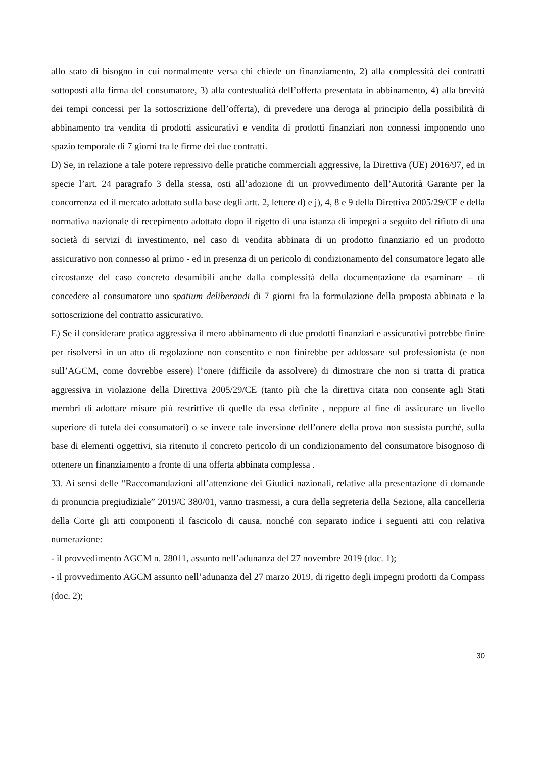allo stato di bisogno in cui normalmente versa chi chiede un finanziamento, 2) alla complessità dei contratti sottoposti alla firma del consumatore, 3) alla contestualità dell’offerta presentata in abbinamento, 4) alla brevità dei tempi concessi per la sottoscrizione dell’offerta), di prevedere una deroga al principio della possibilità di abbinamento tra vendita di prodotti assicurativi e vendita di prodotti finanziari non connessi imponendo uno spazio temporale di 7 giorni tra le firme dei due contratti.
D) Se, in relazione a tale potere repressivo delle pratiche commerciali aggressive, la Direttiva (UE) 2016/97, ed in specie l’art. 24 paragrafo 3 della stessa, osti all’adozione di un provvedimento dell’Autorità Garante per la concorrenza ed il mercato adottato sulla base degli artt. 2, lettere d) e j), 4, 8 e 9 della Direttiva 2005/29/CE e della normativa nazionale di recepimento adottato dopo il rigetto di una istanza di impegni a seguito del rifiuto di una società di servizi di investimento, nel caso di vendita abbinata di un prodotto finanziario ed un prodotto assicurativo non connesso al primo - ed in presenza di un pericolo di condizionamento del consumatore legato alle circostanze del caso concreto desumibili anche dalla complessità della documentazione da esaminare – di concedere al consumatore uno spatium deliberandi di 7 giorni fra la formulazione della proposta abbinata e la sottoscrizione del contratto assicurativo.
E) Se il considerare pratica aggressiva il mero abbinamento di due prodotti finanziari e assicurativi potrebbe finire per risolversi in un atto di regolazione non consentito e non finirebbe per addossare sul professionista (e non sull’AGCM, come dovrebbe essere) l’onere (difficile da assolvere) di dimostrare che non si tratta di pratica aggressiva in violazione della Direttiva 2005/29/CE (tanto più che la direttiva citata non consente agli Stati membri di adottare misure più restrittive di quelle da essa definite , neppure al fine di assicurare un livello superiore di tutela dei consumatori) o se invece tale inversione dell’onere della prova non sussista purché, sulla base di elementi oggettivi, sia ritenuto il concreto pericolo di un condizionamento del consumatore bisognoso di ottenere un finanziamento a fronte di una offerta abbinata complessa .
33. Ai sensi delle “Raccomandazioni all’attenzione dei Giudici nazionali, relative alla presentazione di domande di pronuncia pregiudiziale” 2019/C 380/01, vanno trasmessi, a cura della segreteria della Sezione, alla cancelleria della Corte gli atti componenti il fascicolo di causa, nonché con separato indice i seguenti atti con relativa numerazione:
- il provvedimento AGCM n. 28011, assunto nell’adunanza del 27 novembre 2019 (doc. 1);
- il provvedimento AGCM assunto nell’adunanza del 27 marzo 2019, di rigetto degli impegni prodotti da Compass (doc. 2);
30